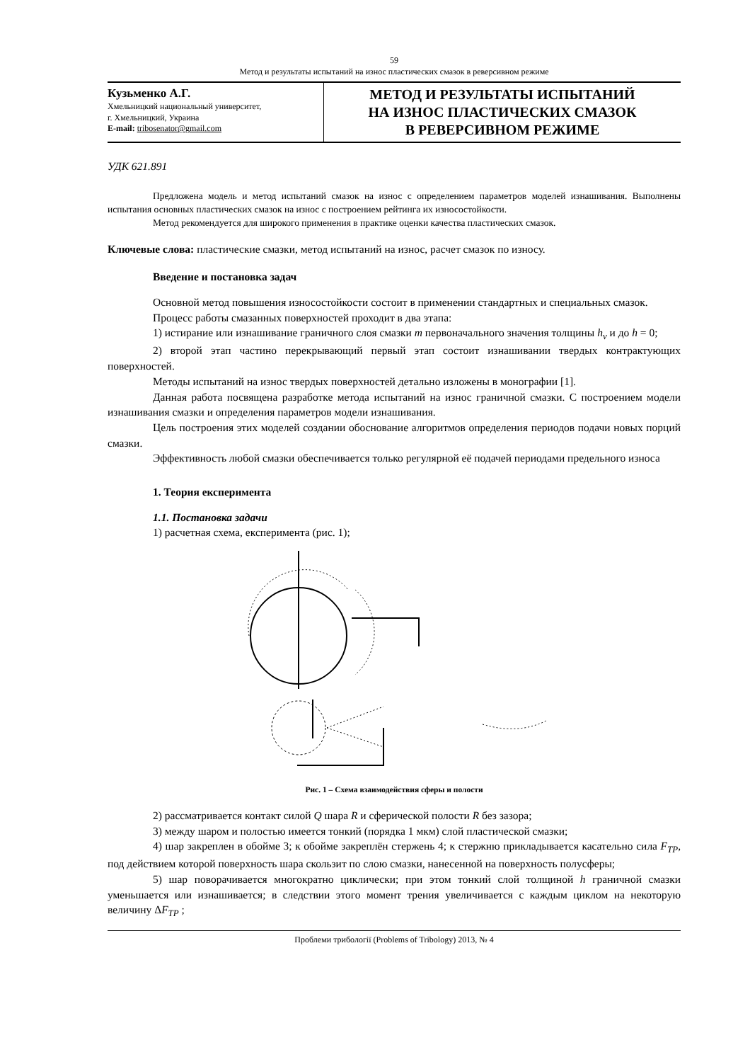59
Метод и результаты испытаний на износ пластических смазок в реверсивном режиме
Кузьменко А.Г.
Хмельницкий национальный университет,
г. Хмельницкий, Украина
E-mail: tribosenator@gmail.com
МЕТОД И РЕЗУЛЬТАТЫ ИСПЫТАНИЙ
НА ИЗНОС ПЛАСТИЧЕСКИХ СМАЗОК
В РЕВЕРСИВНОМ РЕЖИМЕ
УДК 621.891
Предложена модель и метод испытаний смазок на износ с определением параметров моделей изнашивания. Выполнены испытания основных пластических смазок на износ с построением рейтинга их износостойкости.
Метод рекомендуется для широкого применения в практике оценки качества пластических смазок.
Ключевые слова: пластические смазки, метод испытаний на износ, расчет смазок по износу.
Введение и постановка задач
Основной метод повышения износостойкости состоит в применении стандартных и специальных смазок.
Процесс работы смазанных поверхностей проходит в два этапа:
1) истирание или изнашивание граничного слоя смазки m первоначального значения толщины h<sub>v</sub> и до h = 0;
2) второй этап частино перекрывающий первый этап состоит изнашивании твердых контрактующих поверхностей.
Методы испытаний на износ твердых поверхностей детально изложены в монографии [1].
Данная работа посвящена разработке метода испытаний на износ граничной смазки. С построением модели изнашивания смазки и определения параметров модели изнашивания.
Цель построения этих моделей создании обоснование алгоритмов определения периодов подачи новых порций смазки.
Эффективность любой смазки обеспечивается только регулярной её подачей периодами предельного износа
1. Теория експеримента
1.1. Постановка задачи
1) расчетная схема, експеримента (рис. 1);
Рис. 1 – Схема взаимодействия сферы и полости
2) рассматривается контакт силой Q шара R и сферической полости R без зазора;
3) между шаром и полостью имеется тонкий (порядка 1 мкм) слой пластической смазки;
4) шар закреплен в обойме 3; к обойме закреплён стержень 4; к стержню прикладывается касательно сила F<sub>TP</sub>, под действием которой поверхность шара скользит по слою смазки, нанесенной на поверхность полусферы;
5) шар поворачивается многократно циклически; при этом тонкий слой толщиной h граничной смазки уменьшается или изнашивается; в следствии этого момент трения увеличивается с каждым циклом на некоторую величину ΔF<sub>TP</sub> ;
Проблеми трибології (Problems of Tribology) 2013, № 4